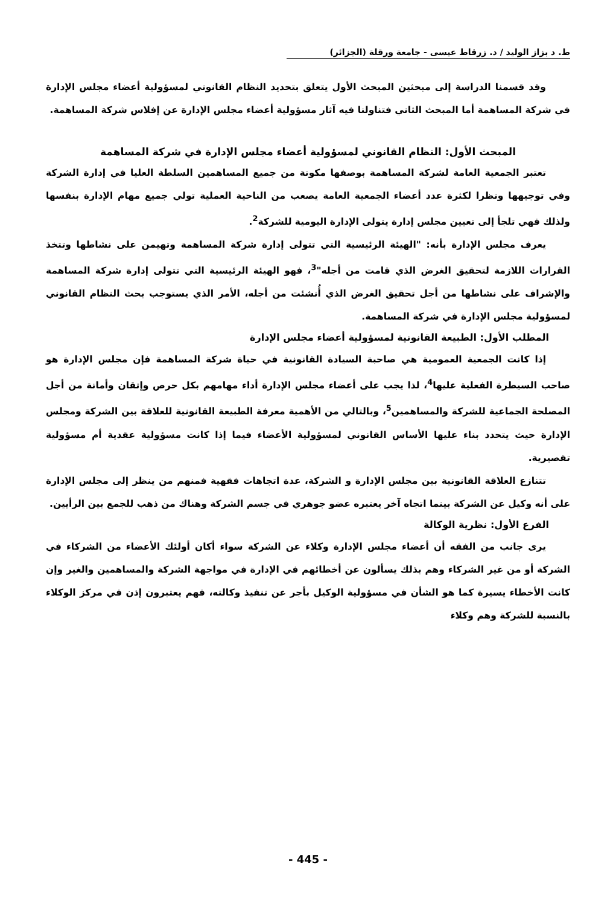ط. د بزاز الوليد / د. زرقاط عيسى - جامعة ورقلة (الجزائر)
وقد قسمنا الدراسة إلى مبحثين المبحث الأول يتعلق بتحديد النظام القانوني لمسؤولية أعضاء مجلس الإدارة في شركة المساهمة أما المبحث الثاني فتناولنا فيه آثار مسؤولية أعضاء مجلس الإدارة عن إفلاس شركة المساهمة.
المبحث الأول: النظام القانوني لمسؤولية أعضاء مجلس الإدارة في شركة المساهمة
تعتبر الجمعية العامة لشركة المساهمة بوصفها مكونة من جميع المساهمين السلطة العليا في إدارة الشركة وفي توجيهها ونظرا لكثرة عدد أعضاء الجمعية العامة يصعب من الناحية العملية تولي جميع مهام الإدارة بنفسها ولذلك فهي تلجأ إلى تعيين مجلس إدارة يتولى الإدارة اليومية للشركة<sup>2</sup>.
يعرف مجلس الإدارة بأنه: "الهيئة الرئيسية التي تتولى إدارة شركة المساهمة وتهيمن على نشاطها وتتخذ القرارات اللازمة لتحقيق الغرض الذي قامت من أجله"<sup>3</sup>، فهو الهيئة الرئيسية التي تتولى إدارة شركة المساهمة والإشراف على نشاطها من أجل تحقيق الغرض الذي أُنشئت من أجله، الأمر الذي يستوجب بحث النظام القانوني لمسؤولية مجلس الإدارة في شركة المساهمة.
المطلب الأول: الطبيعة القانونية لمسؤولية أعضاء مجلس الإدارة
إذا كانت الجمعية العمومية هي صاحبة السيادة القانونية في حياة شركة المساهمة فإن مجلس الإدارة هو صاحب السيطرة الفعلية عليها<sup>4</sup>، لذا يجب على أعضاء مجلس الإدارة أداء مهامهم بكل حرص وإتقان وأمانة من أجل المصلحة الجماعية للشركة والمساهمين<sup>5</sup>، وبالتالي من الأهمية معرفة الطبيعة القانونية للعلاقة بين الشركة ومجلس الإدارة حيث يتحدد بناء عليها الأساس القانوني لمسؤولية الأعضاء فيما إذا كانت مسؤولية عقدية أم مسؤولية تقصيرية.
تتنازع العلاقة القانونية بين مجلس الإدارة و الشركة، عدة اتجاهات فقهية فمنهم من ينظر إلى مجلس الإدارة على أنه وكيل عن الشركة بينما اتجاه آخر يعتبره عضو جوهري في جسم الشركة وهناك من ذهب للجمع بين الرأيين.
الفرع الأول: نظرية الوكالة
يرى جانب من الفقه أن أعضاء مجلس الإدارة وكلاء عن الشركة سواء أكان أولئك الأعضاء من الشركاء في الشركة أو من غير الشركاء وهم بذلك يسألون عن أخطائهم في الإدارة في مواجهة الشركة والمساهمين والغير وإن كانت الأخطاء يسيرة كما هو الشأن في مسؤولية الوكيل بأجر عن تنفيذ وكالته، فهم يعتبرون إذن في مركز الوكلاء بالنسبة للشركة وهم وكلاء
- 445 -